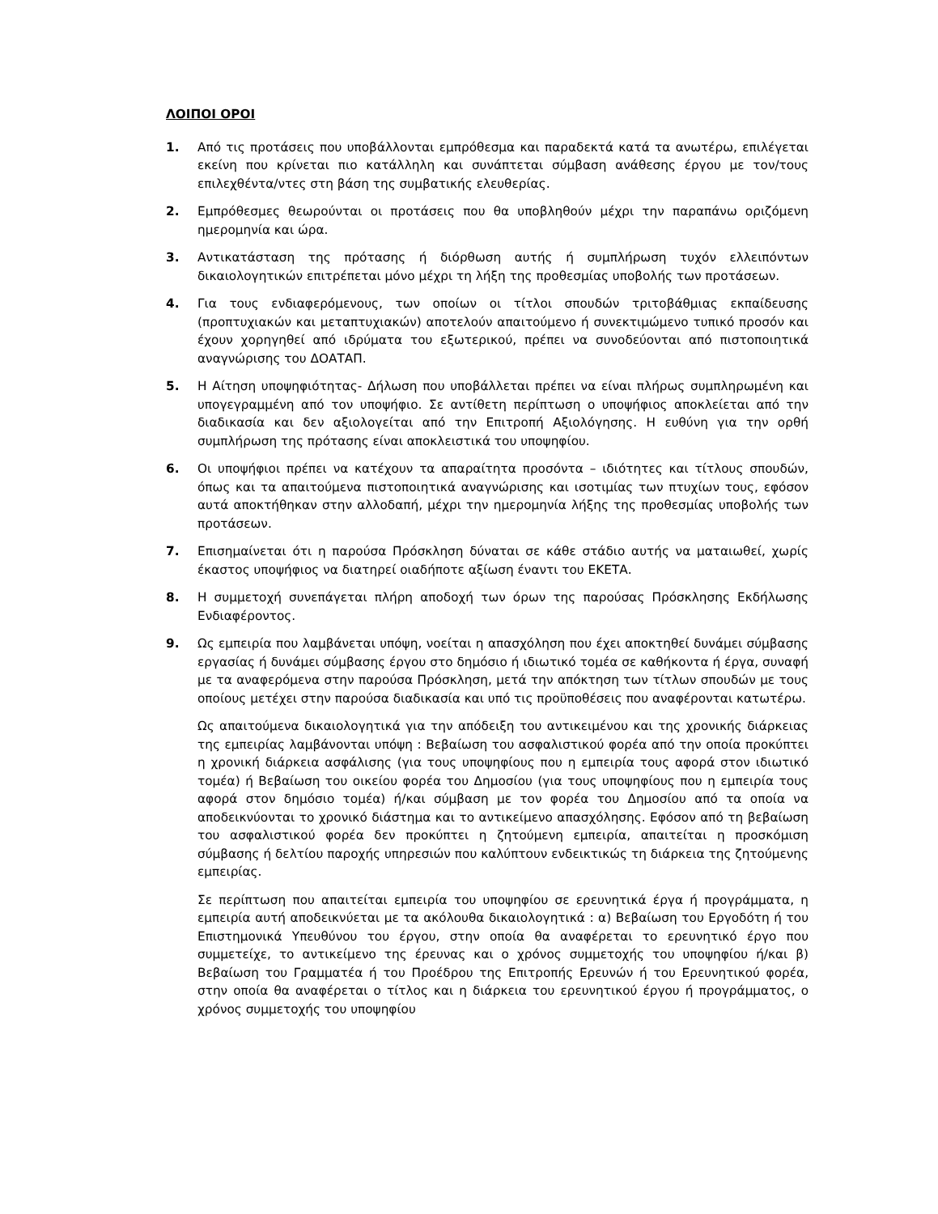ΛΟΙΠΟΙ ΟΡΟΙ
1. Από τις προτάσεις που υποβάλλονται εμπρόθεσμα και παραδεκτά κατά τα ανωτέρω, επιλέγεται εκείνη που κρίνεται πιο κατάλληλη και συνάπτεται σύμβαση ανάθεσης έργου με τον/τους επιλεχθέντα/ντες στη βάση της συμβατικής ελευθερίας.
2. Εμπρόθεσμες θεωρούνται οι προτάσεις που θα υποβληθούν μέχρι την παραπάνω οριζόμενη ημερομηνία και ώρα.
3. Αντικατάσταση της πρότασης ή διόρθωση αυτής ή συμπλήρωση τυχόν ελλειπόντων δικαιολογητικών επιτρέπεται μόνο μέχρι τη λήξη της προθεσμίας υποβολής των προτάσεων.
4. Για τους ενδιαφερόμενους, των οποίων οι τίτλοι σπουδών τριτοβάθμιας εκπαίδευσης (προπτυχιακών και μεταπτυχιακών) αποτελούν απαιτούμενο ή συνεκτιμώμενο τυπικό προσόν και έχουν χορηγηθεί από ιδρύματα του εξωτερικού, πρέπει να συνοδεύονται από πιστοποιητικά αναγνώρισης του ΔΟΑΤΑΠ.
5. Η Αίτηση υποψηφιότητας- Δήλωση που υποβάλλεται πρέπει να είναι πλήρως συμπληρωμένη και υπογεγραμμένη από τον υποψήφιο. Σε αντίθετη περίπτωση ο υποψήφιος αποκλείεται από την διαδικασία και δεν αξιολογείται από την Επιτροπή Αξιολόγησης. Η ευθύνη για την ορθή συμπλήρωση της πρότασης είναι αποκλειστικά του υποψηφίου.
6. Οι υποψήφιοι πρέπει να κατέχουν τα απαραίτητα προσόντα – ιδιότητες και τίτλους σπουδών, όπως και τα απαιτούμενα πιστοποιητικά αναγνώρισης και ισοτιμίας των πτυχίων τους, εφόσον αυτά αποκτήθηκαν στην αλλοδαπή, μέχρι την ημερομηνία λήξης της προθεσμίας υποβολής των προτάσεων.
7. Επισημαίνεται ότι η παρούσα Πρόσκληση δύναται σε κάθε στάδιο αυτής να ματαιωθεί, χωρίς έκαστος υποψήφιος να διατηρεί οιαδήποτε αξίωση έναντι του ΕΚΕΤΑ.
8. Η συμμετοχή συνεπάγεται πλήρη αποδοχή των όρων της παρούσας Πρόσκλησης Εκδήλωσης Ενδιαφέροντος.
9. Ως εμπειρία που λαμβάνεται υπόψη, νοείται η απασχόληση που έχει αποκτηθεί δυνάμει σύμβασης εργασίας ή δυνάμει σύμβασης έργου στο δημόσιο ή ιδιωτικό τομέα σε καθήκοντα ή έργα, συναφή με τα αναφερόμενα στην παρούσα Πρόσκληση, μετά την απόκτηση των τίτλων σπουδών με τους οποίους μετέχει στην παρούσα διαδικασία και υπό τις προϋποθέσεις που αναφέρονται κατωτέρω.
Ως απαιτούμενα δικαιολογητικά για την απόδειξη του αντικειμένου και της χρονικής διάρκειας της εμπειρίας λαμβάνονται υπόψη : Βεβαίωση του ασφαλιστικού φορέα από την οποία προκύπτει η χρονική διάρκεια ασφάλισης (για τους υποψηφίους που η εμπειρία τους αφορά στον ιδιωτικό τομέα) ή Βεβαίωση του οικείου φορέα του Δημοσίου (για τους υποψηφίους που η εμπειρία τους αφορά στον δημόσιο τομέα) ή/και σύμβαση με τον φορέα του Δημοσίου από τα οποία να αποδεικνύονται το χρονικό διάστημα και το αντικείμενο απασχόλησης. Εφόσον από τη βεβαίωση του ασφαλιστικού φορέα δεν προκύπτει η ζητούμενη εμπειρία, απαιτείται η προσκόμιση σύμβασης ή δελτίου παροχής υπηρεσιών που καλύπτουν ενδεικτικώς τη διάρκεια της ζητούμενης εμπειρίας.
Σε περίπτωση που απαιτείται εμπειρία του υποψηφίου σε ερευνητικά έργα ή προγράμματα, η εμπειρία αυτή αποδεικνύεται με τα ακόλουθα δικαιολογητικά : α) Βεβαίωση του Εργοδότη ή του Επιστημονικά Υπευθύνου του έργου, στην οποία θα αναφέρεται το ερευνητικό έργο που συμμετείχε, το αντικείμενο της έρευνας και ο χρόνος συμμετοχής του υποψηφίου ή/και β) Βεβαίωση του Γραμματέα ή του Προέδρου της Επιτροπής Ερευνών ή του Ερευνητικού φορέα, στην οποία θα αναφέρεται ο τίτλος και η διάρκεια του ερευνητικού έργου ή προγράμματος, ο χρόνος συμμετοχής του υποψηφίου